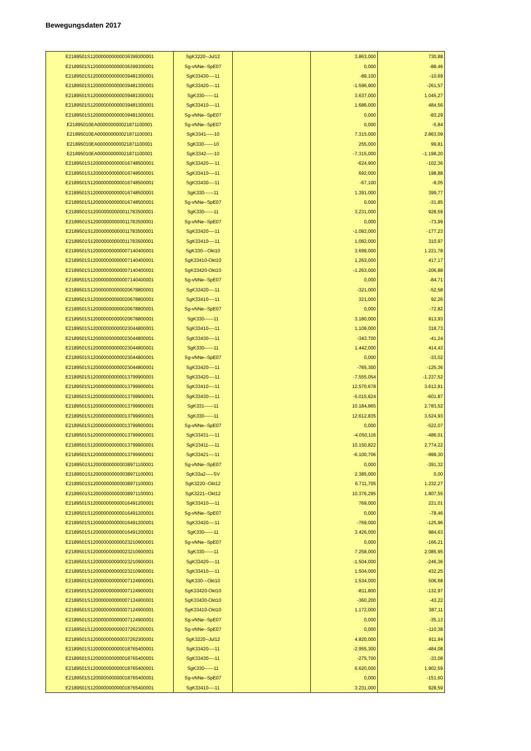Bewegungsdaten 2017
| E2189501S120000000000036399300001 | SgK3220--Jul12 | | 3.863,000 | 730,88 |
| E2189501S120000000000036399300001 | Sg-vNNe--SpE07 | | 0,000 | -88,46 |
| E2189501S120000000000039481300001 | SgK33430----11 | | -89,100 | -10,69 |
| E2189501S120000000000039481300001 | SgK33420----11 | | -1.596,900 | -261,57 |
| E2189501S120000000000039481300001 | SgK330------11 | | 3.637,000 | 1.045,27 |
| E2189501S120000000000039481300001 | SgK33410----11 | | 1.686,000 | 484,56 |
| E2189501S120000000000039481300001 | Sg-vNNe--SpE07 | | 0,000 | -83,29 |
| E21895010EA000000000021871100001 | Sg-vNNe--SpE07 | | 0,000 | -5,84 |
| E21895010EA000000000021871100001 | SgK3341-----10 | | 7.315,000 | 2.863,09 |
| E21895010EA000000000021871100001 | SgK330------10 | | 255,000 | 99,81 |
| E21895010EA000000000021871100001 | SgK3342-----10 | | -7.315,000 | -1.198,20 |
| E2189501S120000000000016748500001 | SgK33420----11 | | -624,900 | -102,36 |
| E2189501S120000000000016748500001 | SgK33410----11 | | 692,000 | 198,88 |
| E2189501S120000000000016748500001 | SgK33430----11 | | -67,100 | -8,05 |
| E2189501S120000000000016748500001 | SgK330------11 | | 1.391,000 | 399,77 |
| E2189501S120000000000016748500001 | Sg-vNNe--SpE07 | | 0,000 | -31,85 |
| E2189501S120000000000011783500001 | SgK330------11 | | 3.231,000 | 928,59 |
| E2189501S120000000000011783500001 | Sg-vNNe--SpE07 | | 0,000 | -73,99 |
| E2189501S120000000000011783500001 | SgK33420----11 | | -1.082,000 | -177,23 |
| E2189501S120000000000011783500001 | SgK33410----11 | | 1.082,000 | 310,97 |
| E2189501S120000000000007140400001 | SgK330---Okt10 | | 3.699,000 | 1.221,78 |
| E2189501S120000000000007140400001 | SgK33410-Okt10 | | 1.263,000 | 417,17 |
| E2189501S120000000000007140400001 | SgK33420-Okt10 | | -1.263,000 | -206,88 |
| E2189501S120000000000007140400001 | Sg-vNNe--SpE07 | | 0,000 | -84,71 |
| E2189501S120000000000020678800001 | SgK33420----11 | | -321,000 | -52,58 |
| E2189501S120000000000020678800001 | SgK33410----11 | | 321,000 | 92,26 |
| E2189501S120000000000020678800001 | Sg-vNNe--SpE07 | | 0,000 | -72,82 |
| E2189501S120000000000020678800001 | SgK330------11 | | 3.180,000 | 913,93 |
| E2189501S120000000000023044800001 | SgK33410----11 | | 1.109,000 | 318,73 |
| E2189501S120000000000023044800001 | SgK33430----11 | | -343,700 | -41,24 |
| E2189501S120000000000023044800001 | SgK330------11 | | 1.442,000 | 414,43 |
| E2189501S120000000000023044800001 | Sg-vNNe--SpE07 | | 0,000 | -33,02 |
| E2189501S120000000000023044800001 | SgK33420----11 | | -765,300 | -125,36 |
| E2189501S120000000000013799900001 | SgK33420----11 | | -7.555,054 | -1.237,52 |
| E2189501S120000000000013799900001 | SgK33410----11 | | 12.570,678 | 3.612,81 |
| E2189501S120000000000013799900001 | SgK33430----11 | | -5.015,624 | -601,87 |
| E2189501S120000000000013799900001 | SgK331------11 | | 10.184,865 | 2.783,52 |
| E2189501S120000000000013799900001 | SgK330------11 | | 12.612,835 | 3.624,93 |
| E2189501S120000000000013799900001 | Sg-vNNe--SpE07 | | 0,000 | -522,07 |
| E2189501S120000000000013799900001 | SgK33431----11 | | -4.050,116 | -486,01 |
| E2189501S120000000000013799900001 | SgK33411----11 | | 10.150,822 | 2.774,22 |
| E2189501S120000000000013799900001 | SgK33421----11 | | -6.100,706 | -999,30 |
| E2189501S120000000000038971100001 | Sg-vNNe--SpE07 | | 0,000 | -391,32 |
| E2189501S120000000000038971100001 | SgK33a2-----SV | | 2.385,000 | 0,00 |
| E2189501S120000000000038971100001 | SgK3220--Okt12 | | 6.711,705 | 1.232,27 |
| E2189501S120000000000038971100001 | SgK3221--Okt12 | | 10.376,295 | 1.807,55 |
| E2189501S120000000000016491200001 | SgK33410----11 | | 769,000 | 221,01 |
| E2189501S120000000000016491200001 | Sg-vNNe--SpE07 | | 0,000 | -78,46 |
| E2189501S120000000000016491200001 | SgK33420----11 | | -769,000 | -125,96 |
| E2189501S120000000000016491200001 | SgK330------11 | | 3.426,000 | 984,63 |
| E2189501S120000000000023210900001 | Sg-vNNe--SpE07 | | 0,000 | -166,21 |
| E2189501S120000000000023210900001 | SgK330------11 | | 7.258,000 | 2.085,95 |
| E2189501S120000000000023210900001 | SgK33420----11 | | -1.504,000 | -246,36 |
| E2189501S120000000000023210900001 | SgK33410----11 | | 1.504,000 | 432,25 |
| E2189501S120000000000007124900001 | SgK330---Okt10 | | 1.534,000 | 506,68 |
| E2189501S120000000000007124900001 | SgK33420-Okt10 | | -811,800 | -132,97 |
| E2189501S120000000000007124900001 | SgK33430-Okt10 | | -360,200 | -43,22 |
| E2189501S120000000000007124900001 | SgK33410-Okt10 | | 1.172,000 | 387,11 |
| E2189501S120000000000007124900001 | Sg-vNNe--SpE07 | | 0,000 | -35,13 |
| E2189501S120000000000037262300001 | Sg-vNNe--SpE07 | | 0,000 | -110,38 |
| E2189501S120000000000037262300001 | SgK3220--Jul12 | | 4.820,000 | 911,94 |
| E2189501S120000000000018765400001 | SgK33420----11 | | -2.955,300 | -484,08 |
| E2189501S120000000000018765400001 | SgK33430----11 | | -275,700 | -33,08 |
| E2189501S120000000000018765400001 | SgK330------11 | | 6.620,000 | 1.902,59 |
| E2189501S120000000000018765400001 | Sg-vNNe--SpE07 | | 0,000 | -151,60 |
| E2189501S120000000000018765400001 | SgK33410----11 | | 3.231,000 | 928,59 |